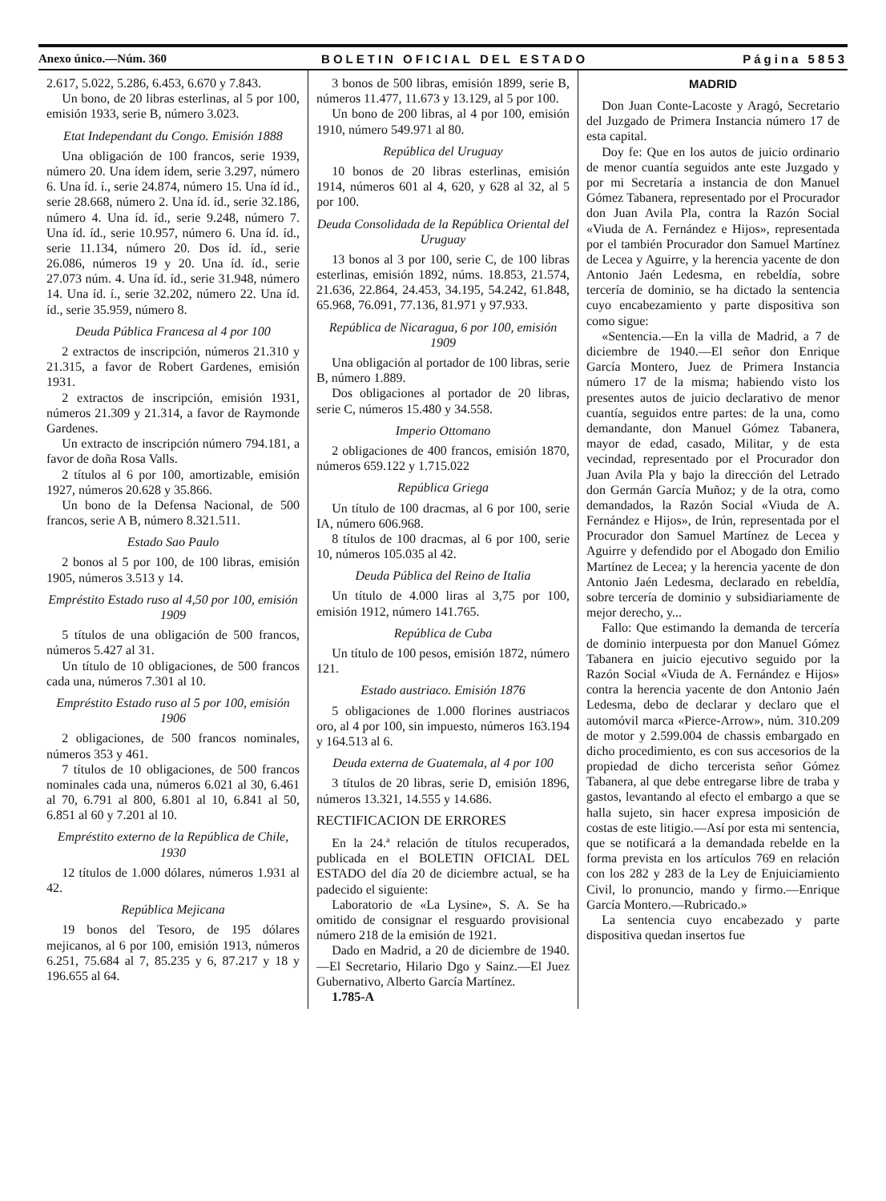Anexo único.—Núm. 360 BOLETIN OFICIAL DEL ESTADO Página 5853
2.617, 5.022, 5.286, 6.453, 6.670 y 7.843.
Un bono, de 20 libras esterlinas, al 5 por 100, emisión 1933, serie B, número 3.023.
Etat Independant du Congo. Emisión 1888
Una obligación de 100 francos, serie 1939, número 20. Una ídem ídem, serie 3.297, número 6. Una íd. í., serie 24.874, número 15. Una íd íd., serie 28.668, número 2. Una íd. íd., serie 32.186, número 4. Una íd. íd., serie 9.248, número 7. Una íd. íd., serie 10.957, número 6. Una íd. íd., serie 11.134, número 20. Dos íd. íd., serie 26.086, números 19 y 20. Una íd. íd., serie 27.073 núm. 4. Una íd. íd., serie 31.948, número 14. Una íd. í., serie 32.202, número 22. Una íd. íd., serie 35.959, número 8.
Deuda Pública Francesa al 4 por 100
2 extractos de inscripción, números 21.310 y 21.315, a favor de Robert Gardenes, emisión 1931.
2 extractos de inscripción, emisión 1931, números 21.309 y 21.314, a favor de Raymonde Gardenes.
Un extracto de inscripción número 794.181, a favor de doña Rosa Valls.
2 títulos al 6 por 100, amortizable, emisión 1927, números 20.628 y 35.866.
Un bono de la Defensa Nacional, de 500 francos, serie A B, número 8.321.511.
Estado Sao Paulo
2 bonos al 5 por 100, de 100 libras, emisión 1905, números 3.513 y 14.
Empréstito Estado ruso al 4,50 por 100, emisión 1909
5 títulos de una obligación de 500 francos, números 5.427 al 31.
Un título de 10 obligaciones, de 500 francos cada una, números 7.301 al 10.
Empréstito Estado ruso al 5 por 100, emisión 1906
2 obligaciones, de 500 francos nominales, números 353 y 461.
7 títulos de 10 obligaciones, de 500 francos nominales cada una, números 6.021 al 30, 6.461 al 70, 6.791 al 800, 6.801 al 10, 6.841 al 50, 6.851 al 60 y 7.201 al 10.
Empréstito externo de la República de Chile, 1930
12 títulos de 1.000 dólares, números 1.931 al 42.
República Mejicana
19 bonos del Tesoro, de 195 dólares mejicanos, al 6 por 100, emisión 1913, números 6.251, 75.684 al 7, 85.235 y 6, 87.217 y 18 y 196.655 al 64.
3 bonos de 500 libras, emisión 1899, serie B, números 11.477, 11.673 y 13.129, al 5 por 100.
Un bono de 200 libras, al 4 por 100, emisión 1910, número 549.971 al 80.
República del Uruguay
10 bonos de 20 libras esterlinas, emisión 1914, números 601 al 4, 620, y 628 al 32, al 5 por 100.
Deuda Consolidada de la República Oriental del Uruguay
13 bonos al 3 por 100, serie C, de 100 libras esterlinas, emisión 1892, núms. 18.853, 21.574, 21.636, 22.864, 24.453, 34.195, 54.242, 61.848, 65.968, 76.091, 77.136, 81.971 y 97.933.
República de Nicaragua, 6 por 100, emisión 1909
Una obligación al portador de 100 libras, serie B, número 1.889.
Dos obligaciones al portador de 20 libras, serie C, números 15.480 y 34.558.
Imperio Ottomano
2 obligaciones de 400 francos, emisión 1870, números 659.122 y 1.715.022
República Griega
Un título de 100 dracmas, al 6 por 100, serie IA, número 606.968.
8 títulos de 100 dracmas, al 6 por 100, serie 10, números 105.035 al 42.
Deuda Pública del Reino de Italia
Un título de 4.000 liras al 3,75 por 100, emisión 1912, número 141.765.
República de Cuba
Un título de 100 pesos, emisión 1872, número 121.
Estado austriaco. Emisión 1876
5 obligaciones de 1.000 florines austriacos oro, al 4 por 100, sin impuesto, números 163.194 y 164.513 al 6.
Deuda externa de Guatemala, al 4 por 100
3 títulos de 20 libras, serie D, emisión 1896, números 13.321, 14.555 y 14.686.
RECTIFICACION DE ERRORES
En la 24.ª relación de títulos recuperados, publicada en el BOLETIN OFICIAL DEL ESTADO del día 20 de diciembre actual, se ha padecido el siguiente:
Laboratorio de «La Lysine», S. A. Se ha omitido de consignar el resguardo provisional número 218 de la emisión de 1921.
Dado en Madrid, a 20 de diciembre de 1940.—El Secretario, Hilario Dgo y Sainz.—El Juez Gubernativo, Alberto García Martínez.
1.785-A
MADRID
Don Juan Conte-Lacoste y Aragó, Secretario del Juzgado de Primera Instancia número 17 de esta capital.
Doy fe: Que en los autos de juicio ordinario de menor cuantía seguidos ante este Juzgado y por mi Secretaría a instancia de don Manuel Gómez Tabanera, representado por el Procurador don Juan Avila Pla, contra la Razón Social «Viuda de A. Fernández e Hijos», representada por el también Procurador don Samuel Martínez de Lecea y Aguirre, y la herencia yacente de don Antonio Jaén Ledesma, en rebeldía, sobre tercería de dominio, se ha dictado la sentencia cuyo encabezamiento y parte dispositiva son como sigue:
«Sentencia.—En la villa de Madrid, a 7 de diciembre de 1940.—El señor don Enrique García Montero, Juez de Primera Instancia número 17 de la misma; habiendo visto los presentes autos de juicio declarativo de menor cuantía, seguidos entre partes: de la una, como demandante, don Manuel Gómez Tabanera, mayor de edad, casado, Militar, y de esta vecindad, representado por el Procurador don Juan Avila Pla y bajo la dirección del Letrado don Germán García Muñoz; y de la otra, como demandados, la Razón Social «Viuda de A. Fernández e Hijos», de Irún, representada por el Procurador don Samuel Martínez de Lecea y Aguirre y defendido por el Abogado don Emilio Martínez de Lecea; y la herencia yacente de don Antonio Jaén Ledesma, declarado en rebeldía, sobre tercería de dominio y subsidiariamente de mejor derecho, y...
Fallo: Que estimando la demanda de tercería de dominio interpuesta por don Manuel Gómez Tabanera en juicio ejecutivo seguido por la Razón Social «Viuda de A. Fernández e Hijos» contra la herencia yacente de don Antonio Jaén Ledesma, debo de declarar y declaro que el automóvil marca «Pierce-Arrow», núm. 310.209 de motor y 2.599.004 de chassis embargado en dicho procedimiento, es con sus accesorios de la propiedad de dicho tercerista señor Gómez Tabanera, al que debe entregarse libre de traba y gastos, levantando al efecto el embargo a que se halla sujeto, sin hacer expresa imposición de costas de este litigio.—Así por esta mi sentencia, que se notificará a la demandada rebelde en la forma prevista en los artículos 769 en relación con los 282 y 283 de la Ley de Enjuiciamiento Civil, lo pronuncio, mando y firmo.—Enrique García Montero.—Rubricado.»
La sentencia cuyo encabezado y parte dispositiva quedan insertos fue